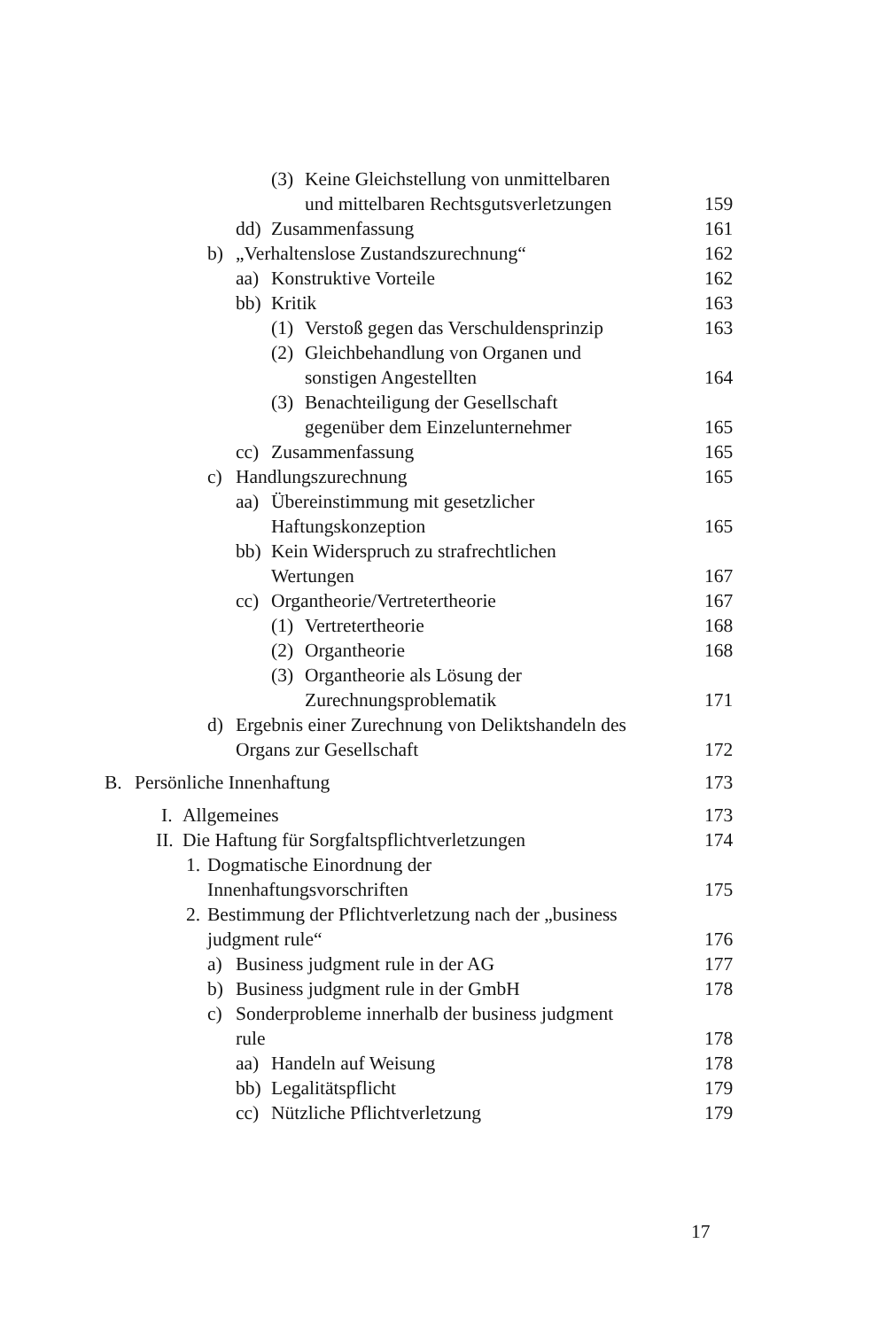(3) Keine Gleichstellung von unmittelbaren
und mittelbaren Rechtsgutsverletzungen
159
dd) Zusammenfassung 161
b) „Verhaltenslose Zustandszurechnung“
162
aa) Konstruktive Vorteile 162
bb) Kritik 163
(1) Verstoß gegen das Verschuldensprinzip
163
(2) Gleichbehandlung von Organen und
sonstigen Angestellten
164
(3) Benachteiligung der Gesellschaft
gegenüber dem Einzelunternehmer
165
cc) Zusammenfassung 165
c) Handlungszurechnung 165
aa) Übereinstimmung mit gesetzlicher
Haftungskonzeption
165
bb) Kein Widerspruch zu strafrechtlichen
Wertungen
167
cc) Organtheorie/Vertretertheorie
167
(1) Vertretertheorie 168
(2) Organtheorie 168
(3) Organtheorie als Lösung der
Zurechnungsproblematik
171
d) Ergebnis einer Zurechnung von Deliktshandeln des
Organs zur Gesellschaft
172
B. Persönliche Innenhaftung 173
I. Allgemeines 173
II. Die Haftung für Sorgfaltspflichtverletzungen
174
1. Dogmatische Einordnung der
Innenhaftungsvorschriften
175
2. Bestimmung der Pflichtverletzung nach der „business
judgment rule“
176
a) Business judgment rule in der AG
177
b) Business judgment rule in der GmbH
178
c) Sonderprobleme innerhalb der business judgment
rule
178
aa) Handeln auf Weisung 178
bb) Legalitätspflicht 179
cc) Nützliche Pflichtverletzung
179
17